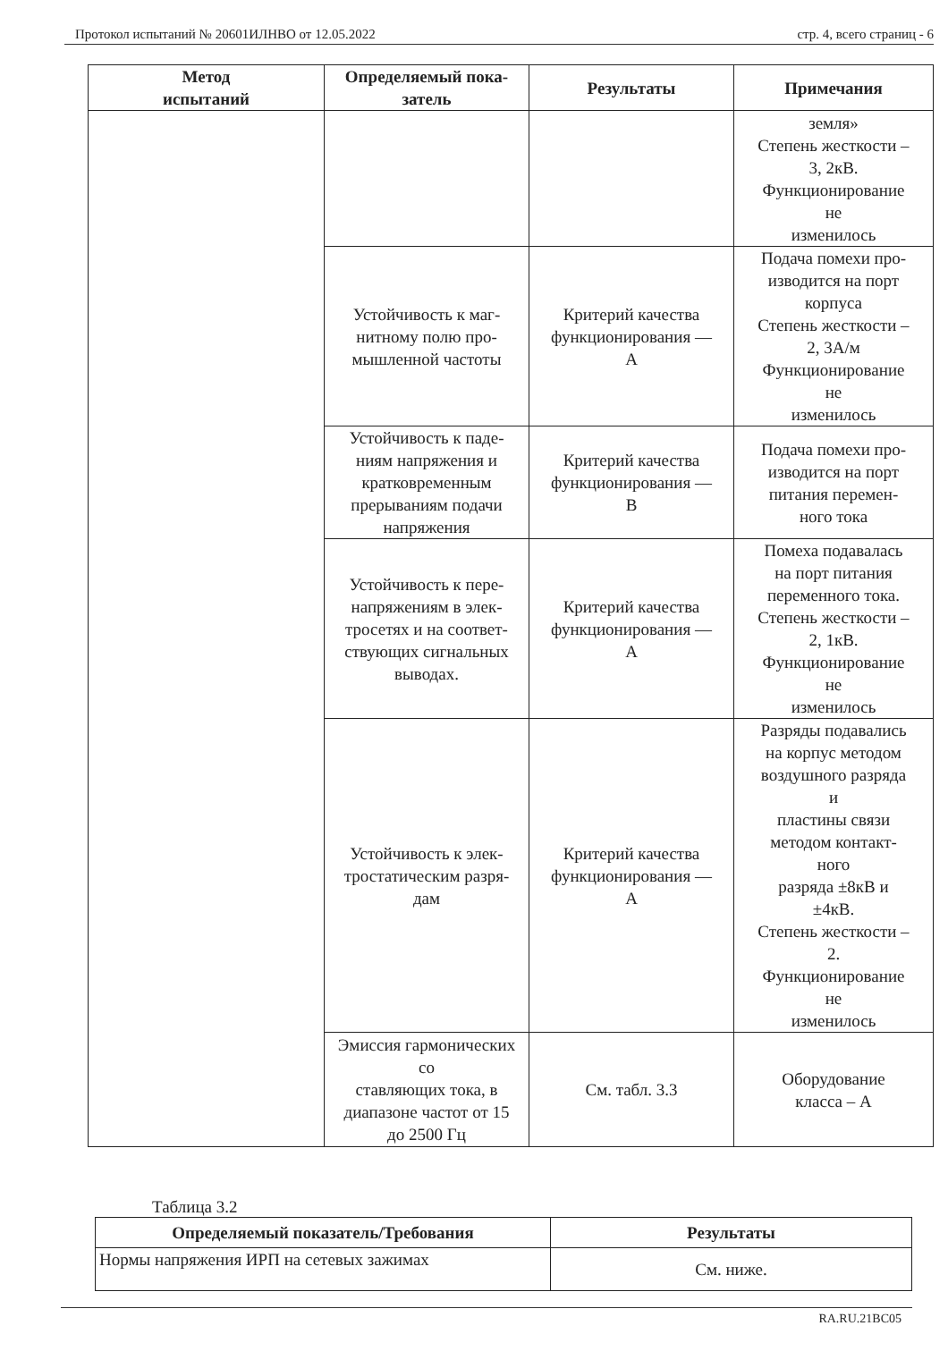Протокол испытаний № 20601ИЛНВО от 12.05.2022 стр. 4, всего страниц - 6
| Метод испытаний | Определяемый пока- затель | Результаты | Примечания |
| --- | --- | --- | --- |
| | | | земля» Степень жесткости – 3, 2кВ. Функционирование не изменилось |
| | Устойчивость к маг- нитному полю про- мышленной частоты | Критерий качества функционирования — А | Подача помехи про- изводится на порт корпуса Степень жесткости – 2, 3А/м Функционирование не изменилось |
| | Устойчивость к паде- ниям напряжения и кратковременным прерываниям подачи напряжения | Критерий качества функционирования — В | Подача помехи про- изводится на порт питания перемен- ного тока |
| | Устойчивость к пере- напряжениям в элек- тросетях и на соответ- ствующих сигнальных выводах. | Критерий качества функционирования — А | Помеха подавалась на порт питания переменного тока. Степень жесткости – 2, 1кВ. Функционирование не изменилось |
| | Устойчивость к элек- тростатическим разря- дам | Критерий качества функционирования — А | Разряды подавались на корпус методом воздушного разряда и пластины связи методом контакт- ного разряда ±8кВ и ±4кВ. Степень жесткости – 2. Функционирование не изменилось |
| | Эмиссия гармонических со ставляющих тока, в диапазоне частот от 15 до 2500 Гц | См. табл. 3.3 | Оборудование класса – А |
Таблица 3.2
| Определяемый показатель/Требования | Результаты |
| --- | --- |
| Нормы напряжения ИРП на сетевых зажимах | См. ниже. |
RA.RU.21ВС05